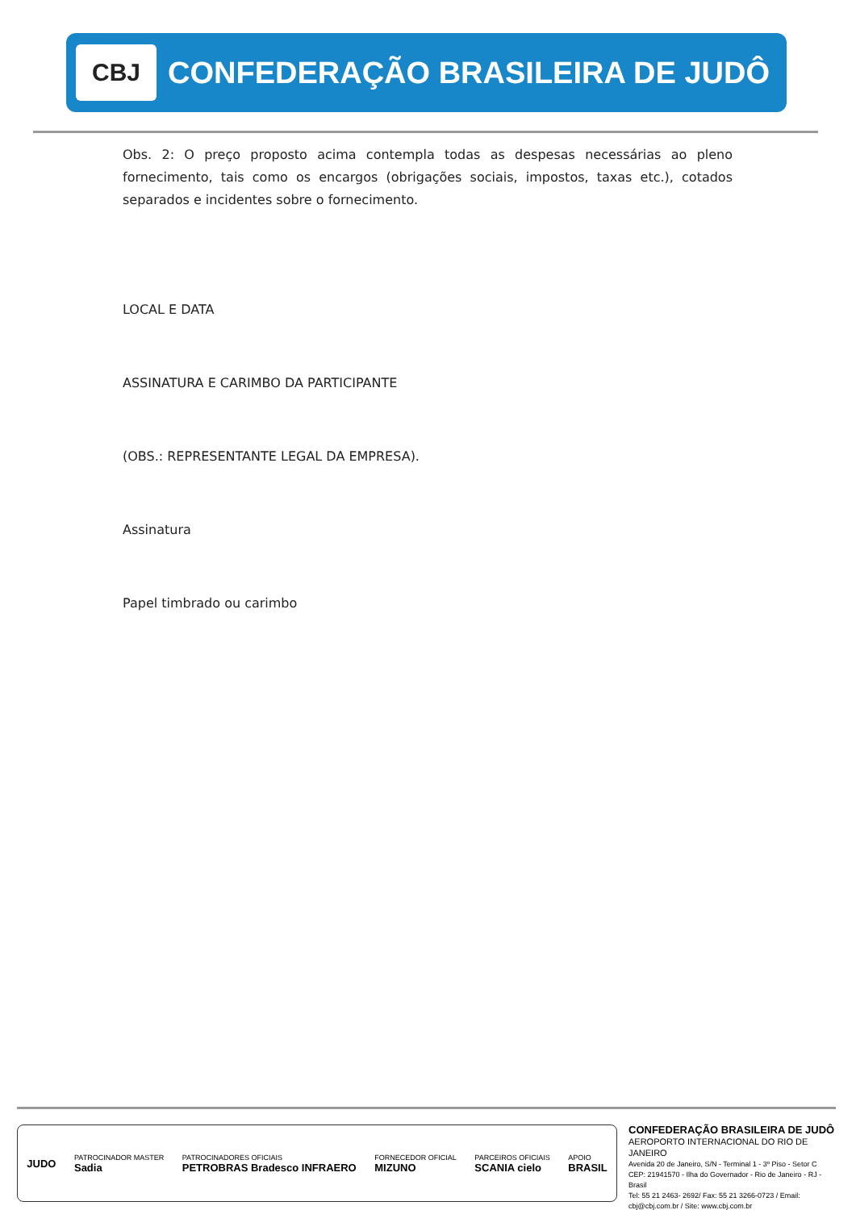CBJ
CONFEDERAÇÃO BRASILEIRA DE JUDÔ
Obs. 2: O preço proposto acima contempla todas as despesas necessárias ao pleno fornecimento, tais como os encargos (obrigações sociais, impostos, taxas etc.), cotados separados e incidentes sobre o fornecimento.
LOCAL E DATA
ASSINATURA E CARIMBO DA PARTICIPANTE
(OBS.: REPRESENTANTE LEGAL DA EMPRESA).
Assinatura
Papel timbrado ou carimbo
JUDO
PATROCINADOR MASTER
Sadia
PATROCINADORES OFICIAIS
PETROBRAS Bradesco INFRAERO
FORNECEDOR OFICIAL
MIZUNO
PARCEIROS OFICIAIS
SCANIA cielo
APOIO
BRASIL
CONFEDERAÇÃO BRASILEIRA DE JUDÔ
AEROPORTO INTERNACIONAL DO RIO DE JANEIRO
Avenida 20 de Janeiro, S/N - Terminal 1 - 3º Piso - Setor C
CEP: 21941570 - Ilha do Governador - Rio de Janeiro - RJ - Brasil
Tel: 55 21 2463- 2692/ Fax: 55 21 3266-0723 / Email: cbj@cbj.com.br / Site: www.cbj.com.br